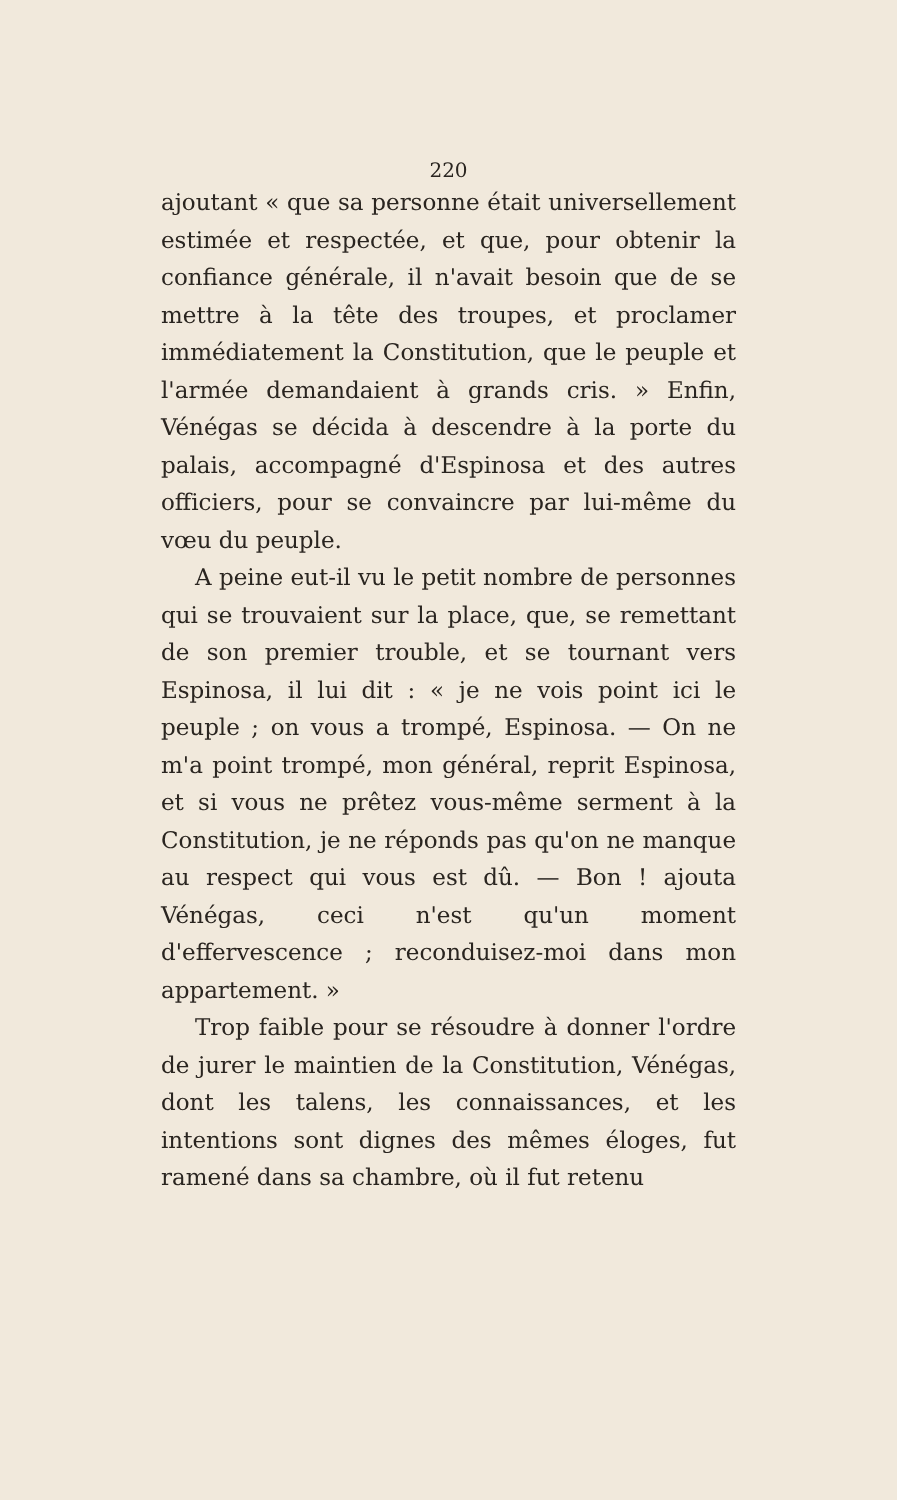220
ajoutant « que sa personne était universellement estimée et respectée, et que, pour obtenir la confiance générale, il n'avait besoin que de se mettre à la tête des troupes, et proclamer immédiatement la Constitution, que le peuple et l'armée demandaient à grands cris. » Enfin, Vénégas se décida à descendre à la porte du palais, accompagné d'Espinosa et des autres officiers, pour se convaincre par lui-même du vœu du peuple.
A peine eut-il vu le petit nombre de personnes qui se trouvaient sur la place, que, se remettant de son premier trouble, et se tournant vers Espinosa, il lui dit : « je ne vois point ici le peuple ; on vous a trompé, Espinosa. — On ne m'a point trompé, mon général, reprit Espinosa, et si vous ne prêtez vous-même serment à la Constitution, je ne réponds pas qu'on ne manque au respect qui vous est dû. — Bon ! ajouta Vénégas, ceci n'est qu'un moment d'effervescence ; reconduisez-moi dans mon appartement. »
Trop faible pour se résoudre à donner l'ordre de jurer le maintien de la Constitution, Vénégas, dont les talens, les connaissances, et les intentions sont dignes des mêmes éloges, fut ramené dans sa chambre, où il fut retenu